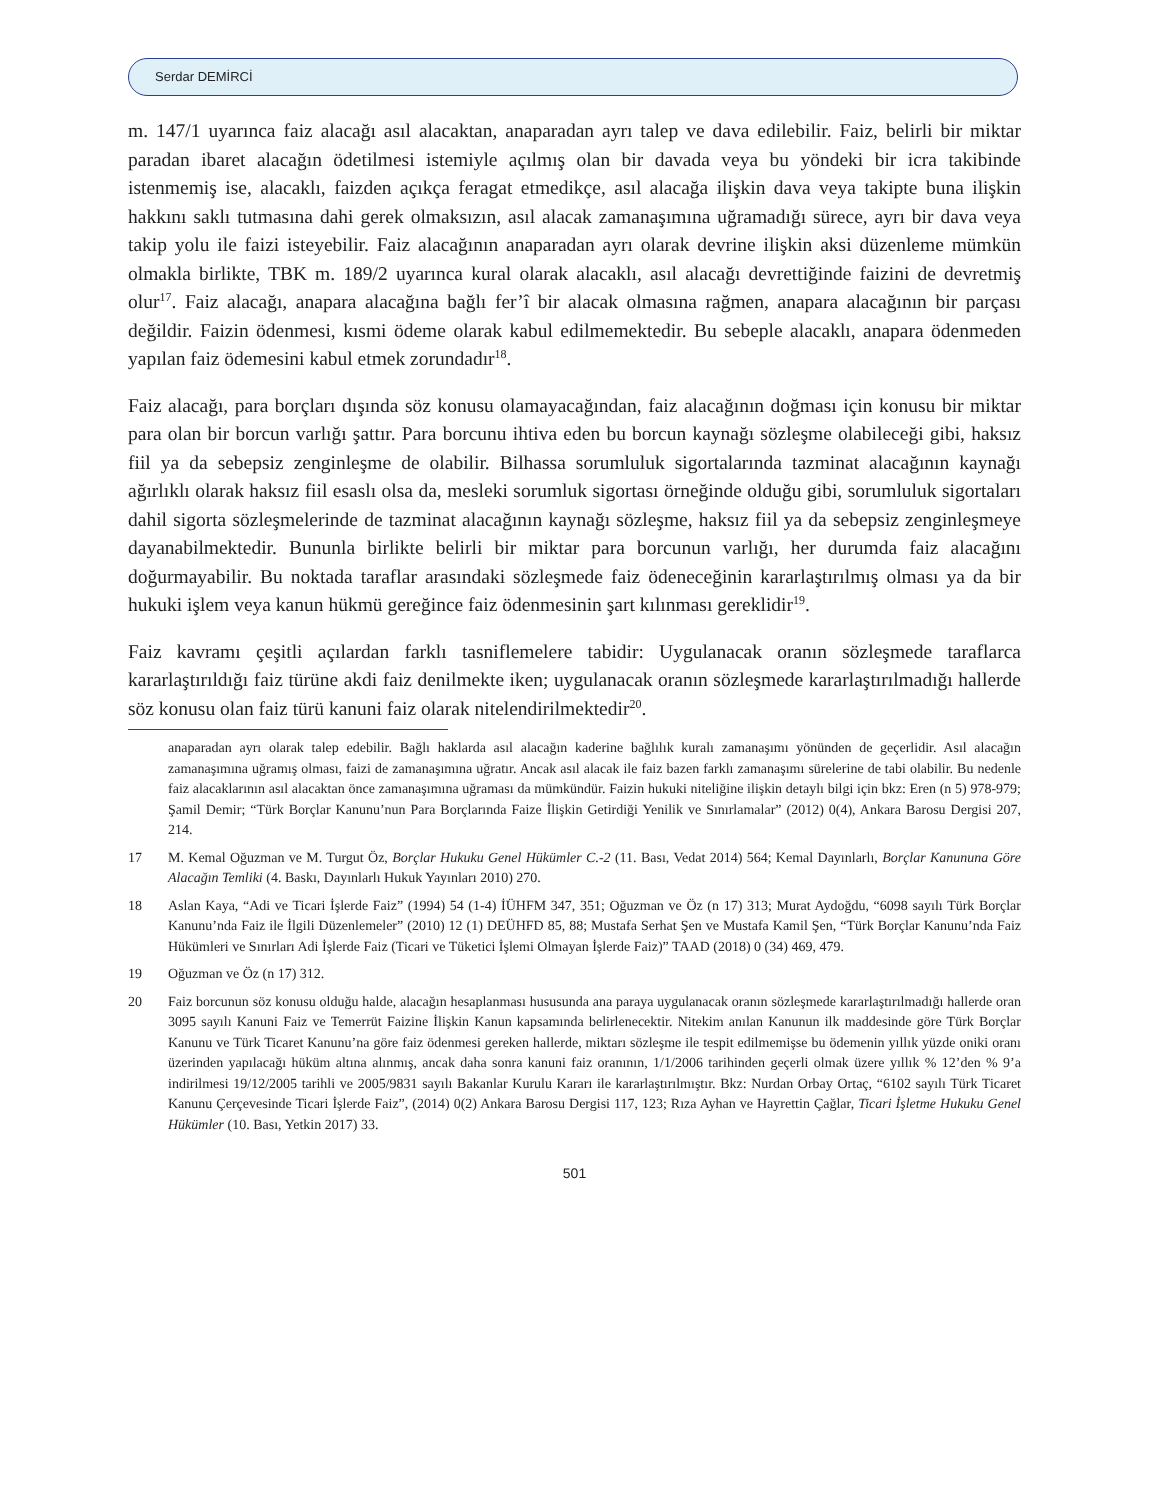Serdar DEMİRCİ
m. 147/1 uyarınca faiz alacağı asıl alacaktan, anaparadan ayrı talep ve dava edilebilir. Faiz, belirli bir miktar paradan ibaret alacağın ödetilmesi istemiyle açılmış olan bir davada veya bu yöndeki bir icra takibinde istenmemiş ise, alacaklı, faizden açıkça feragat etmedikçe, asıl alacağa ilişkin dava veya takipte buna ilişkin hakkını saklı tutmasına dahi gerek olmaksızın, asıl alacak zamanaşımına uğramadığı sürece, ayrı bir dava veya takip yolu ile faizi isteyebilir. Faiz alacağının anaparadan ayrı olarak devrine ilişkin aksi düzenleme mümkün olmakla birlikte, TBK m. 189/2 uyarınca kural olarak alacaklı, asıl alacağı devrettiğinde faizini de devretmiş olur<sup>17</sup>. Faiz alacağı, anapara alacağına bağlı fer’î bir alacak olmasına rağmen, anapara alacağının bir parçası değildir. Faizin ödenmesi, kısmi ödeme olarak kabul edilmemektedir. Bu sebeple alacaklı, anapara ödenmeden yapılan faiz ödemesini kabul etmek zorundadır<sup>18</sup>.
Faiz alacağı, para borçları dışında söz konusu olamayacağından, faiz alacağının doğması için konusu bir miktar para olan bir borcun varlığı şattır. Para borcunu ihtiva eden bu borcun kaynağı sözleşme olabileceği gibi, haksız fiil ya da sebepsiz zenginleşme de olabilir. Bilhassa sorumluluk sigortalarında tazminat alacağının kaynağı ağırlıklı olarak haksız fiil esaslı olsa da, mesleki sorumluk sigortası örneğinde olduğu gibi, sorumluluk sigortaları dahil sigorta sözleşmelerinde de tazminat alacağının kaynağı sözleşme, haksız fiil ya da sebepsiz zenginleşmeye dayanabilmektedir. Bununla birlikte belirli bir miktar para borcunun varlığı, her durumda faiz alacağını doğurmayabilir. Bu noktada taraflar arasındaki sözleşmede faiz ödeneceğinin kararlaştırılmış olması ya da bir hukuki işlem veya kanun hükmü gereğince faiz ödenmesinin şart kılınması gereklidir<sup>19</sup>.
Faiz kavramı çeşitli açılardan farklı tasniflemelere tabidir: Uygulanacak oranın sözleşmede taraflarca kararlaştırıldığı faiz türüne akdi faiz denilmekte iken; uygulanacak oranın sözleşmede kararlaştırılmadığı hallerde söz konusu olan faiz türü kanuni faiz olarak nitelendirilmektedir<sup>20</sup>.
anaparadan ayrı olarak talep edebilir. Bağlı haklarda asıl alacağın kaderine bağlılık kuralı zamanaşımı yönünden de geçerlidir. Asıl alacağın zamanaşımına uğramış olması, faizi de zamanaşımına uğratır. Ancak asıl alacak ile faiz bazen farklı zamanaşımı sürelerine de tabi olabilir. Bu nedenle faiz alacaklarının asıl alacaktan önce zamanaşımına uğraması da mümkündür. Faizin hukuki niteliğine ilişkin detaylı bilgi için bkz: Eren (n 5) 978-979; Şamil Demir; “Türk Borçlar Kanunu’nun Para Borçlarında Faize İlişkin Getirdiği Yenilik ve Sınırlamalar” (2012) 0(4), Ankara Barosu Dergisi 207, 214.
17 M. Kemal Oğuzman ve M. Turgut Öz, Borçlar Hukuku Genel Hükümler C.-2 (11. Bası, Vedat 2014) 564; Kemal Dayınlarlı, Borçlar Kanununa Göre Alacağın Temliki (4. Baskı, Dayınlarlı Hukuk Yayınları 2010) 270.
18 Aslan Kaya, “Adi ve Ticari İşlerde Faiz” (1994) 54 (1-4) İÜHFM 347, 351; Oğuzman ve Öz (n 17) 313; Murat Aydoğdu, “6098 sayılı Türk Borçlar Kanunu’nda Faiz ile İlgili Düzenlemeler” (2010) 12 (1) DEÜHFD 85, 88; Mustafa Serhat Şen ve Mustafa Kamil Şen, “Türk Borçlar Kanunu’nda Faiz Hükümleri ve Sınırları Adi İşlerde Faiz (Ticari ve Tüketici İşlemi Olmayan İşlerde Faiz)” TAAD (2018) 0 (34) 469, 479.
19 Oğuzman ve Öz (n 17) 312.
20 Faiz borcunun söz konusu olduğu halde, alacağın hesaplanması hususunda ana paraya uygulanacak oranın sözleşmede kararlaştırılmadığı hallerde oran 3095 sayılı Kanuni Faiz ve Temerrüt Faizine İlişkin Kanun kapsamında belirlenecektir. Nitekim anılan Kanunun ilk maddesinde göre Türk Borçlar Kanunu ve Türk Ticaret Kanunu’na göre faiz ödenmesi gereken hallerde, miktarı sözleşme ile tespit edilmemişse bu ödemenin yıllık yüzde oniki oranı üzerinden yapılacağı hüküm altına alınmış, ancak daha sonra kanuni faiz oranının, 1/1/2006 tarihinden geçerli olmak üzere yıllık % 12’den % 9’a indirilmesi 19/12/2005 tarihli ve 2005/9831 sayılı Bakanlar Kurulu Kararı ile kararlaştırılmıştır. Bkz: Nurdan Orbay Ortaç, “6102 sayılı Türk Ticaret Kanunu Çerçevesinde Ticari İşlerde Faiz”, (2014) 0(2) Ankara Barosu Dergisi 117, 123; Rıza Ayhan ve Hayrettin Çağlar, Ticari İşletme Hukuku Genel Hükümler (10. Bası, Yetkin 2017) 33.
501